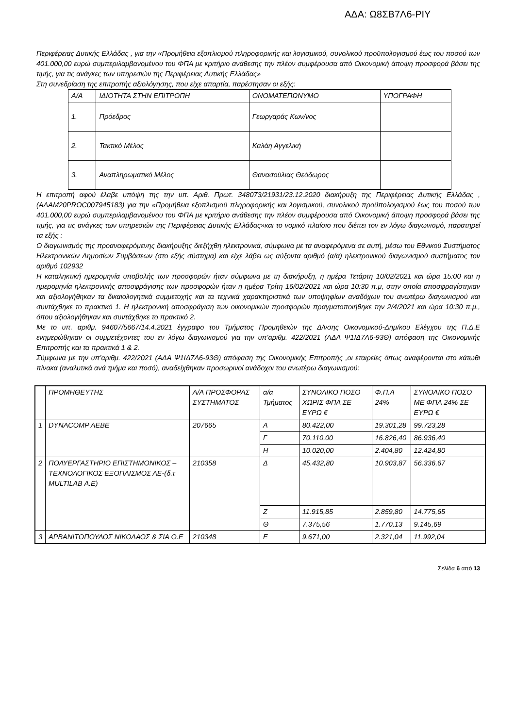ΑΔΑ: Ω8ΣΒ7Λ6-ΡΙΥ
Περιφέρειας Δυτικής Ελλάδας , για την «Προμήθεια εξοπλισμού πληροφορικής και λογισμικού, συνολικού προϋπολογισμού έως του ποσού των 401.000,00 ευρώ συμπεριλαμβανομένου του ΦΠΑ με κριτήριο ανάθεσης την πλέον συμφέρουσα από Οικονομική άποψη προσφορά βάσει της τιμής, για τις ανάγκες των υπηρεσιών της Περιφέρειας Δυτικής Ελλάδας»
Στη συνεδρίαση της επιτροπής αξιολόγησης, που είχε απαρτία, παρέστησαν οι εξής:
| Α/Α | ΙΔΙΟΤΗΤΑ ΣΤΗΝ ΕΠΙΤΡΟΠΗ | ΟΝΟΜΑΤΕΠΩΝΥΜΟ | ΥΠΟΓΡΑΦΗ |
| --- | --- | --- | --- |
| 1. | Πρόεδρος | Γεωργαράς Κων/νος | |
| 2. | Τακτικό Μέλος | Καλάη Αγγελική | |
| 3. | Αναπληρωματικό Μέλος | Θανασούλιας Θεόδωρος | |
Η επιτροπή αφού έλαβε υπόψη της την υπ. Αριθ. Πρωτ. 348073/21931/23.12.2020 διακήρυξη της Περιφέρειας Δυτικής Ελλάδας , (ΑΔΑΜ20PROC007945183) για την «Προμήθεια εξοπλισμού πληροφορικής και λογισμικού, συνολικού προϋπολογισμού έως του ποσού των 401.000,00 ευρώ συμπεριλαμβανομένου του ΦΠΑ με κριτήριο ανάθεσης την πλέον συμφέρουσα από Οικονομική άποψη προσφορά βάσει της τιμής, για τις ανάγκες των υπηρεσιών της Περιφέρειας Δυτικής Ελλάδας»και το νομικό πλαίσιο που διέπει τον εν λόγω διαγωνισμό, παρατηρεί τα εξής :
Ο διαγωνισμός της προαναφερόμενης διακήρυξης διεξήχθη ηλεκτρονικά, σύμφωνα με τα αναφερόμενα σε αυτή, μέσω του Εθνικού Συστήματος Ηλεκτρονικών Δημοσίων Συμβάσεων (στο εξής σύστημα) και είχε λάβει ως αύξοντα αριθμό (α/α) ηλεκτρονικού διαγωνισμού συστήματος τον αριθμό 102932
Η καταληκτική ημερομηνία υποβολής των προσφορών ήταν σύμφωνα με τη διακήρυξη, η ημέρα Τετάρτη 10/02/2021 και ώρα 15:00 και η ημερομηνία ηλεκτρονικής αποσφράγισης των προσφορών ήταν η ημέρα Τρίτη 16/02/2021 και ώρα 10:30 π.μ, στην οποία αποσφραγίστηκαν και αξιολογήθηκαν τα δικαιολογητικά συμμετοχής και τα τεχνικά χαρακτηριστικά των υποψηφίων αναδόχων του ανωτέρω διαγωνισμού και συντάχθηκε το πρακτικό 1. Η ηλεκτρονική αποσφράγιση των οικονομικών προσφορών πραγματοποιήθηκε την 2/4/2021 και ώρα 10:30 π.μ., όπου αξιολογήθηκαν και συντάχθηκε το πρακτικό 2.
Με το υπ. αριθμ. 94607/5667/14.4.2021 έγγραφο του Τμήματος Προμηθειών της Δ/νσης Οικονομικού-Δημ/κου Ελέγχου της Π.Δ.Ε ενημερώθηκαν οι συμμετέχοντες του εν λόγω διαγωνισμού για την υπ’αριθμ. 422/2021 (ΑΔΑ Ψ1ΙΔ7Λ6-93Θ) απόφαση της Οικονομικής Επιτροπής και τα πρακτικά 1 & 2.
Σύμφωνα με την υπ’αριθμ. 422/2021 (ΑΔΑ Ψ1ΙΔ7Λ6-93Θ) απόφαση της Οικονομικής Επιτροπής ,οι εταιρείες όπως αναφέρονται στο κάτωθι πίνακα (αναλυτικά ανά τμήμα και ποσό), αναδείχθηκαν προσωρινοί ανάδοχοι του ανωτέρω διαγωνισμού:
| | ΠΡΟΜΗΘΕΥΤΗΣ | Α/Α ΠΡΟΣΦΟΡΑΣ ΣΥΣΤΗΜΑΤΟΣ | α/α Τμήματος | ΣΥΝΟΛΙΚΟ ΠΟΣΟ ΧΩΡΙΣ ΦΠΑ ΣΕ ΕΥΡΩ € | Φ.Π.Α 24% | ΣΥΝΟΛΙΚΟ ΠΟΣΟ ΜΕ ΦΠΑ 24% ΣΕ ΕΥΡΩ € |
| --- | --- | --- | --- | --- | --- | --- |
| 1 | DYNACOMP AEBE | 207665 | Α | 80.422,00 | 19.301,28 | 99.723,28 |
| | | | Γ | 70.110,00 | 16.826,40 | 86.936,40 |
| | | | Η | 10.020,00 | 2.404,80 | 12.424,80 |
| 2 | ΠΟΛΥΕΡΓΑΣΤΗΡΙΟ ΕΠΙΣΤΗΜΟΝΙΚΟΣ – ΤΕΧΝΟΛΟΓΙΚΟΣ ΕΞΟΠΛΙΣΜΟΣ ΑΕ-(δ.τ MULTILAB A.E) | 210358 | Δ | 45.432,80 | 10.903,87 | 56.336,67 |
| | | | Ζ | 11.915,85 | 2.859,80 | 14.775,65 |
| | | | Θ | 7.375,56 | 1.770,13 | 9.145,69 |
| 3 | ΑΡΒΑΝΙΤΟΠΟΥΛΟΣ ΝΙΚΟΛΑΟΣ & ΣΙΑ Ο.Ε | 210348 | Ε | 9.671,00 | 2.321,04 | 11.992,04 |
Σελίδα 6 από 13